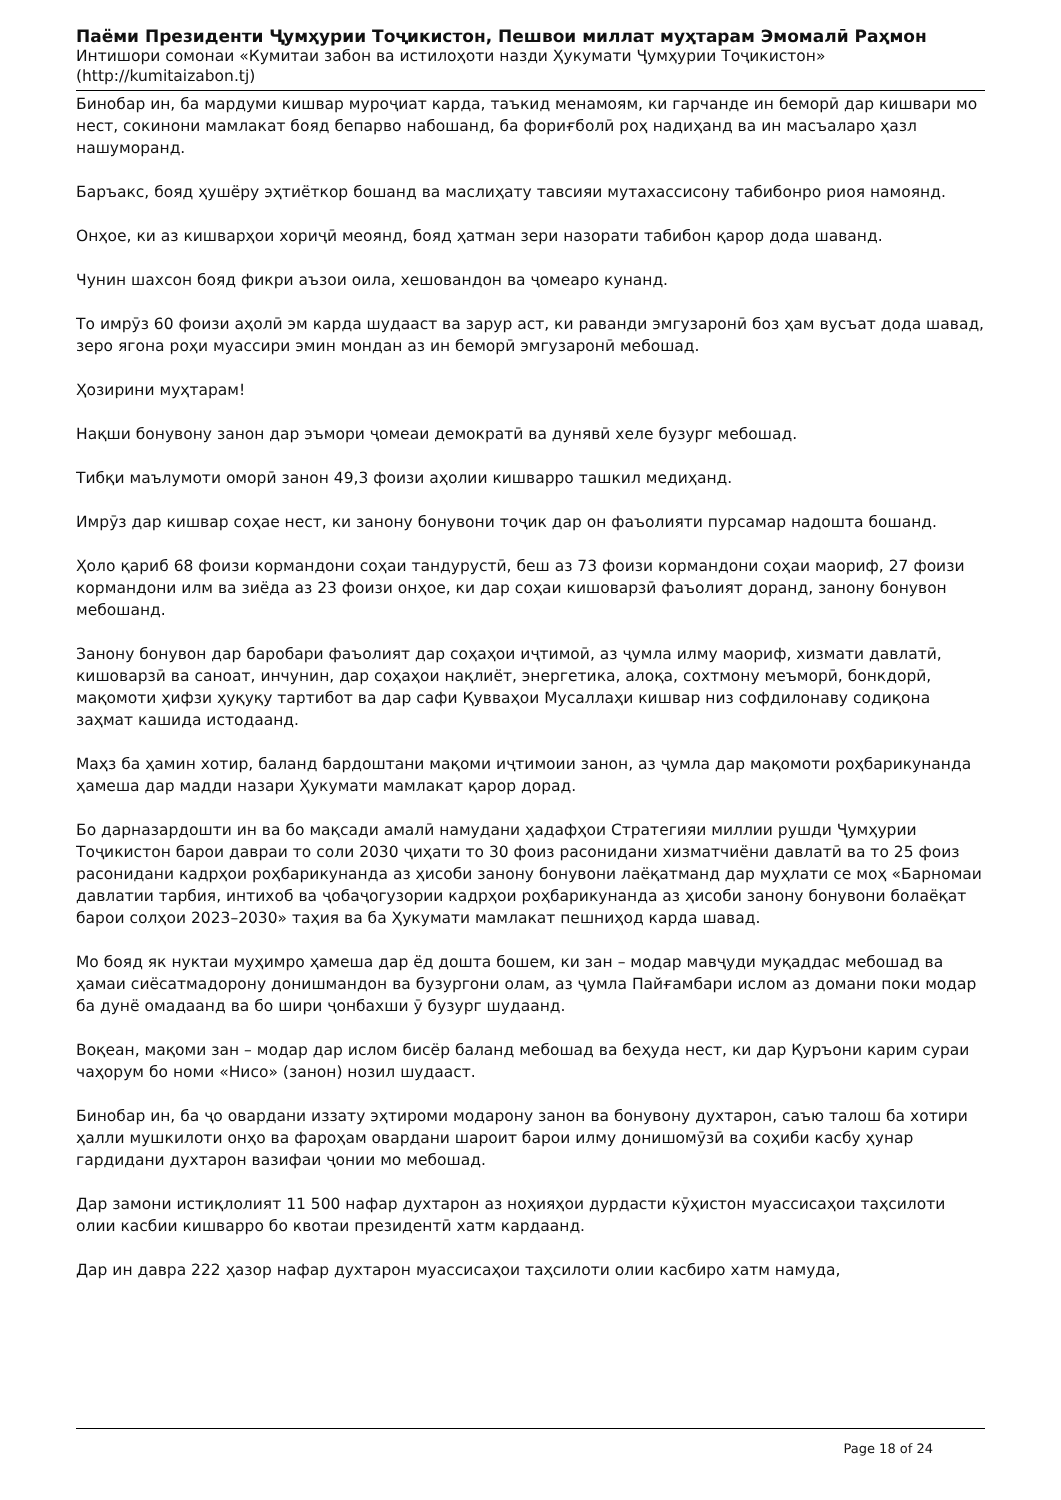Паёми Президенти Ҷумҳурии Тоҷикистон, Пешвои миллат муҳтарам Эмомалӣ Раҳмон
Интишори сомонаи «Кумитаи забон ва истилоҳоти назди Ҳукумати Ҷумҳурии Тоҷикистон»
(http://kumitaizabon.tj)
Бинобар ин, ба мардуми кишвар муроҷиат карда, таъкид менамоям, ки гарчанде ин беморӣ дар кишвари мо нест, сокинони мамлакат бояд бепарво набошанд, ба фориғболӣ роҳ надиҳанд ва ин масъаларо ҳазл нашуморанд.
Баръакс, бояд ҳушёру эҳтиёткор бошанд ва маслиҳату тавсияи мутахассисону табибонро риоя намоянд.
Онҳое, ки аз кишварҳои хориҷӣ меоянд, бояд ҳатман зери назорати табибон қарор дода шаванд.
Чунин шахсон бояд фикри аъзои оила, хешовандон ва ҷомеаро кунанд.
То имрӯз 60 фоизи аҳолӣ эм карда шудааст ва зарур аст, ки раванди эмгузаронӣ боз ҳам вусъат дода шавад, зеро ягона роҳи муассири эмин мондан аз ин беморӣ эмгузаронӣ мебошад.
Ҳозирини муҳтарам!
Нақши бонувону занон дар эъмори ҷомеаи демократӣ ва дунявӣ хеле бузург мебошад.
Тибқи маълумоти оморӣ занон 49,3 фоизи аҳолии кишварро ташкил медиҳанд.
Имрӯз дар кишвар соҳае нест, ки занону бонувони тоҷик дар он фаъолияти пурсамар надошта бошанд.
Ҳоло қариб 68 фоизи кормандони соҳаи тандурустӣ, беш аз 73 фоизи кормандони соҳаи маориф, 27 фоизи кормандони илм ва зиёда аз 23 фоизи онҳое, ки дар соҳаи кишоварзӣ фаъолият доранд, занону бонувон мебошанд.
Занону бонувон дар баробари фаъолият дар соҳаҳои иҷтимоӣ, аз ҷумла илму маориф, хизмати давлатӣ, кишоварзӣ ва саноат, инчунин, дар соҳаҳои нақлиёт, энергетика, алоқа, сохтмону меъморӣ, бонкдорӣ, мақомоти ҳифзи ҳуқуқу тартибот ва дар сафи Қувваҳои Мусаллаҳи кишвар низ софдилонаву содиқона заҳмат кашида истодаанд.
Маҳз ба ҳамин хотир, баланд бардоштани мақоми иҷтимоии занон, аз ҷумла дар мақомоти роҳбарикунанда ҳамеша дар мадди назари Ҳукумати мамлакат қарор дорад.
Бо дарназардошти ин ва бо мақсади амалӣ намудани ҳадафҳои Стратегияи миллии рушди Ҷумҳурии Тоҷикистон барои давраи то соли 2030 ҷиҳати то 30 фоиз расонидани хизматчиёни давлатӣ ва то 25 фоиз расонидани кадрҳои роҳбарикунанда аз ҳисоби занону бонувони лаёқатманд дар муҳлати се моҳ «Барномаи давлатии тарбия, интихоб ва ҷобаҷогузории кадрҳои роҳбарикунанда аз ҳисоби занону бонувони болаёқат барои солҳои 2023–2030» таҳия ва ба Ҳукумати мамлакат пешниҳод карда шавад.
Мо бояд як нуктаи муҳимро ҳамеша дар ёд дошта бошем, ки зан – модар мавҷуди муқаддас мебошад ва ҳамаи сиёсатмадорону донишмандон ва бузургони олам, аз ҷумла Пайғамбари ислом аз домани поки модар ба дунё омадаанд ва бо шири ҷонбахши ӯ бузург шудаанд.
Воқеан, мақоми зан – модар дар ислом бисёр баланд мебошад ва беҳуда нест, ки дар Қуръони карим сураи чаҳорум бо номи «Нисо» (занон) нозил шудааст.
Бинобар ин, ба ҷо овардани иззату эҳтироми модарону занон ва бонувону духтарон, саъю талош ба хотири ҳалли мушкилоти онҳо ва фароҳам овардани шароит барои илму донишомӯзӣ ва соҳиби касбу ҳунар гардидани духтарон вазифаи ҷонии мо мебошад.
Дар замони истиқлолият 11 500 нафар духтарон аз ноҳияҳои дурдасти кӯҳистон муассисаҳои таҳсилоти олии касбии кишварро бо квотаи президентӣ хатм кардаанд.
Дар ин давра 222 ҳазор нафар духтарон муассисаҳои таҳсилоти олии касбиро хатм намуда,
Page 18 of 24